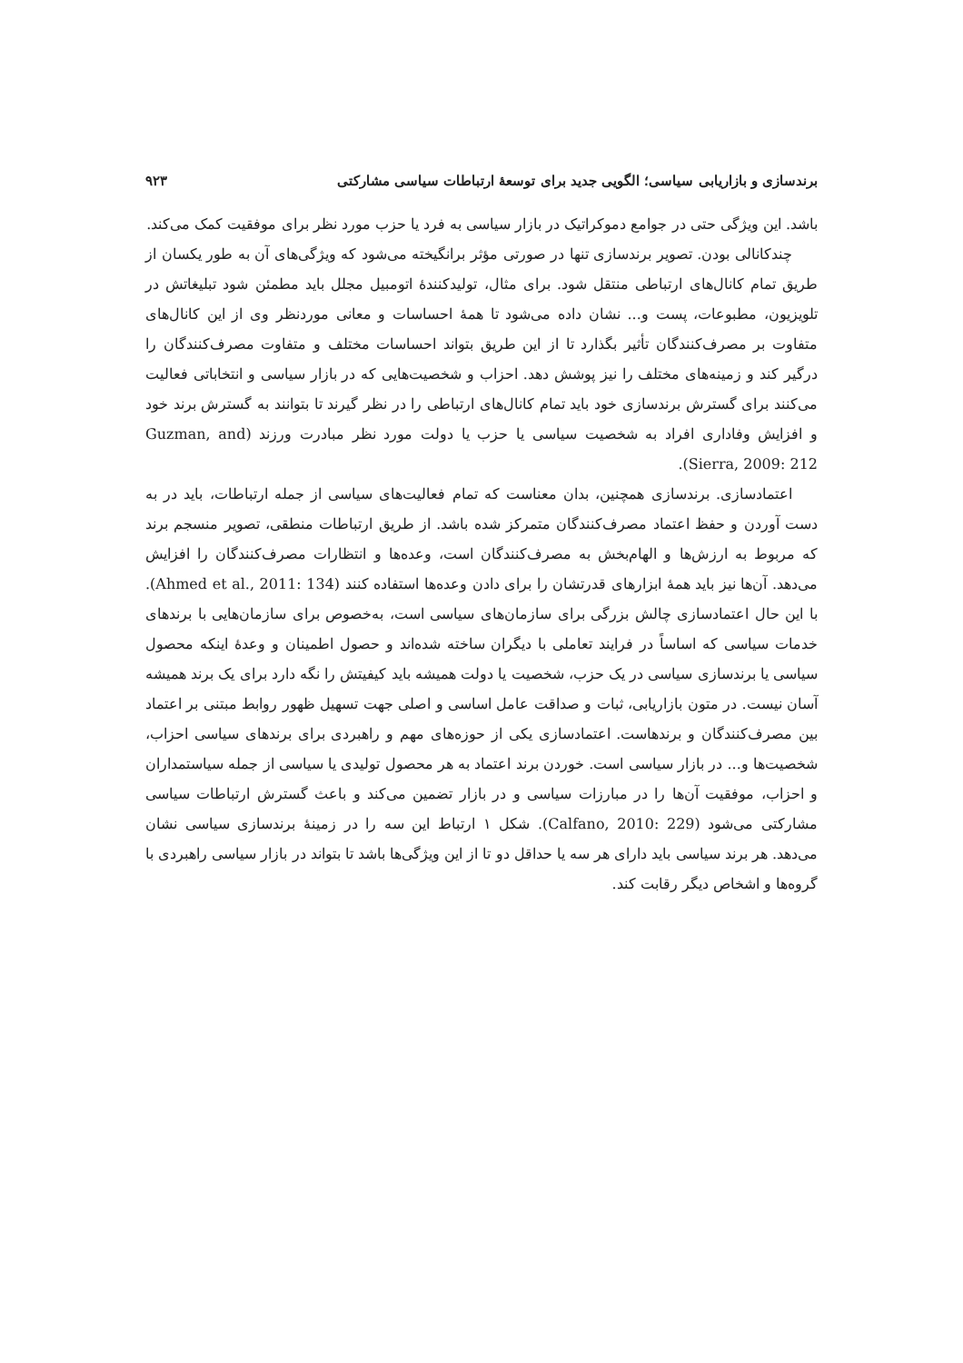برندسازی و بازاریابی سیاسی؛ الگویی جدید برای توسعهٔ ارتباطات سیاسی مشارکتی ۹۲۳
باشد. این ویژگی حتی در جوامع دموکراتیک در بازار سیاسی به فرد یا حزب مورد نظر برای موفقیت کمک می‌کند.
چندکانالی بودن. تصویر برندسازی تنها در صورتی مؤثر برانگیخته می‌شود که ویژگی‌های آن به طور یکسان از طریق تمام کانال‌های ارتباطی منتقل شود. برای مثال، تولیدکنندهٔ اتومبیل مجلل باید مطمئن شود تبلیغاتش در تلویزیون، مطبوعات، پست و... نشان داده می‌شود تا همهٔ احساسات و معانی موردنظر وی از این کانال‌های متفاوت بر مصرف‌کنندگان تأثیر بگذارد تا از این طریق بتواند احساسات مختلف و متفاوت مصرف‌کنندگان را درگیر کند و زمینه‌های مختلف را نیز پوشش دهد. احزاب و شخصیت‌هایی که در بازار سیاسی و انتخاباتی فعالیت می‌کنند برای گسترش برندسازی خود باید تمام کانال‌های ارتباطی را در نظر گیرند تا بتوانند به گسترش برند خود و افزایش وفاداری افراد به شخصیت سیاسی یا حزب یا دولت مورد نظر مبادرت ورزند (Guzman, and Sierra, 2009: 212).
اعتمادسازی. برندسازی همچنین، بدان معناست که تمام فعالیت‌های سیاسی از جمله ارتباطات، باید در به دست آوردن و حفظ اعتماد مصرف‌کنندگان متمرکز شده باشد. از طریق ارتباطات منطقی، تصویر منسجم برند که مربوط به ارزش‌ها و الهام‌بخش به مصرف‌کنندگان است، وعده‌ها و انتظارات مصرف‌کنندگان را افزایش می‌دهد. آن‌ها نیز باید همهٔ ابزارهای قدرتشان را برای دادن وعده‌ها استفاده کنند (Ahmed et al., 2011: 134). با این حال اعتمادسازی چالش بزرگی برای سازمان‌های سیاسی است، به‌خصوص برای سازمان‌هایی با برندهای خدمات سیاسی که اساساً در فرایند تعاملی با دیگران ساخته شده‌اند و حصول اطمینان و وعدهٔ اینکه محصول سیاسی یا برندسازی سیاسی در یک حزب، شخصیت یا دولت همیشه باید کیفیتش را نگه دارد برای یک برند همیشه آسان نیست. در متون بازاریابی، ثبات و صداقت عامل اساسی و اصلی جهت تسهیل ظهور روابط مبتنی بر اعتماد بین مصرف‌کنندگان و برندهاست. اعتمادسازی یکی از حوزه‌های مهم و راهبردی برای برندهای سیاسی احزاب، شخصیت‌ها و... در بازار سیاسی است. خوردن برند اعتماد به هر محصول تولیدی یا سیاسی از جمله سیاستمداران و احزاب، موفقیت آن‌ها را در مبارزات سیاسی و در بازار تضمین می‌کند و باعث گسترش ارتباطات سیاسی مشارکتی می‌شود (Calfano, 2010: 229). شکل ۱ ارتباط این سه را در زمینهٔ برندسازی سیاسی نشان می‌دهد. هر برند سیاسی باید دارای هر سه یا حداقل دو تا از این ویژگی‌ها باشد تا بتواند در بازار سیاسی راهبردی با گروه‌ها و اشخاص دیگر رقابت کند.